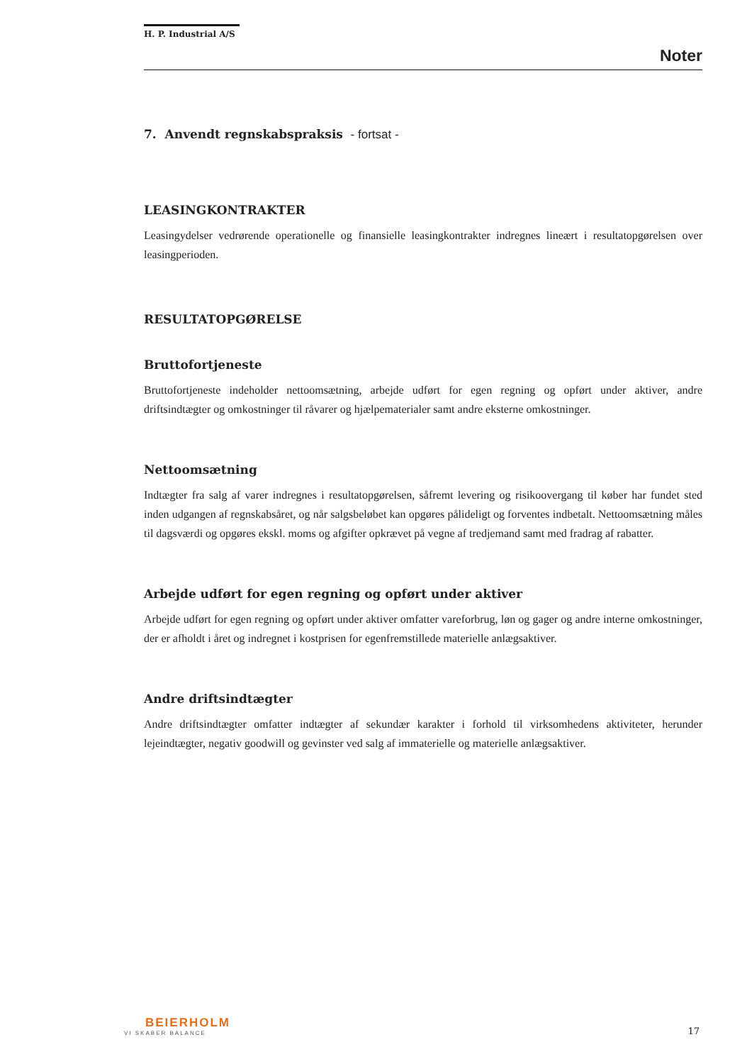H. P. Industrial A/S
Noter
7. Anvendt regnskabspraksis - fortsat -
LEASINGKONTRAKTER
Leasingydelser vedrørende operationelle og finansielle leasingkontrakter indregnes lineært i resultatopgørelsen over leasingperioden.
RESULTATOPGØRELSE
Bruttofortjeneste
Bruttofortjeneste indeholder nettoomsætning, arbejde udført for egen regning og opført under aktiver, andre driftsindtægter og omkostninger til råvarer og hjælpematerialer samt andre eksterne omkostninger.
Nettoomsætning
Indtægter fra salg af varer indregnes i resultatopgørelsen, såfremt levering og risikoovergang til køber har fundet sted inden udgangen af regnskabsåret, og når salgsbeløbet kan opgøres pålideligt og forventes indbetalt. Nettoomsætning måles til dagsværdi og opgøres ekskl. moms og afgifter opkrævet på vegne af tredjemand samt med fradrag af rabatter.
Arbejde udført for egen regning og opført under aktiver
Arbejde udført for egen regning og opført under aktiver omfatter vareforbrug, løn og gager og andre interne omkostninger, der er afholdt i året og indregnet i kostprisen for egenfremstillede materielle anlægsaktiver.
Andre driftsindtægter
Andre driftsindtægter omfatter indtægter af sekundær karakter i forhold til virksomhedens aktiviteter, herunder lejeindtægter, negativ goodwill og gevinster ved salg af immaterielle og materielle anlægsaktiver.
BEIERHOLM
VI SKABER BALANCE
17